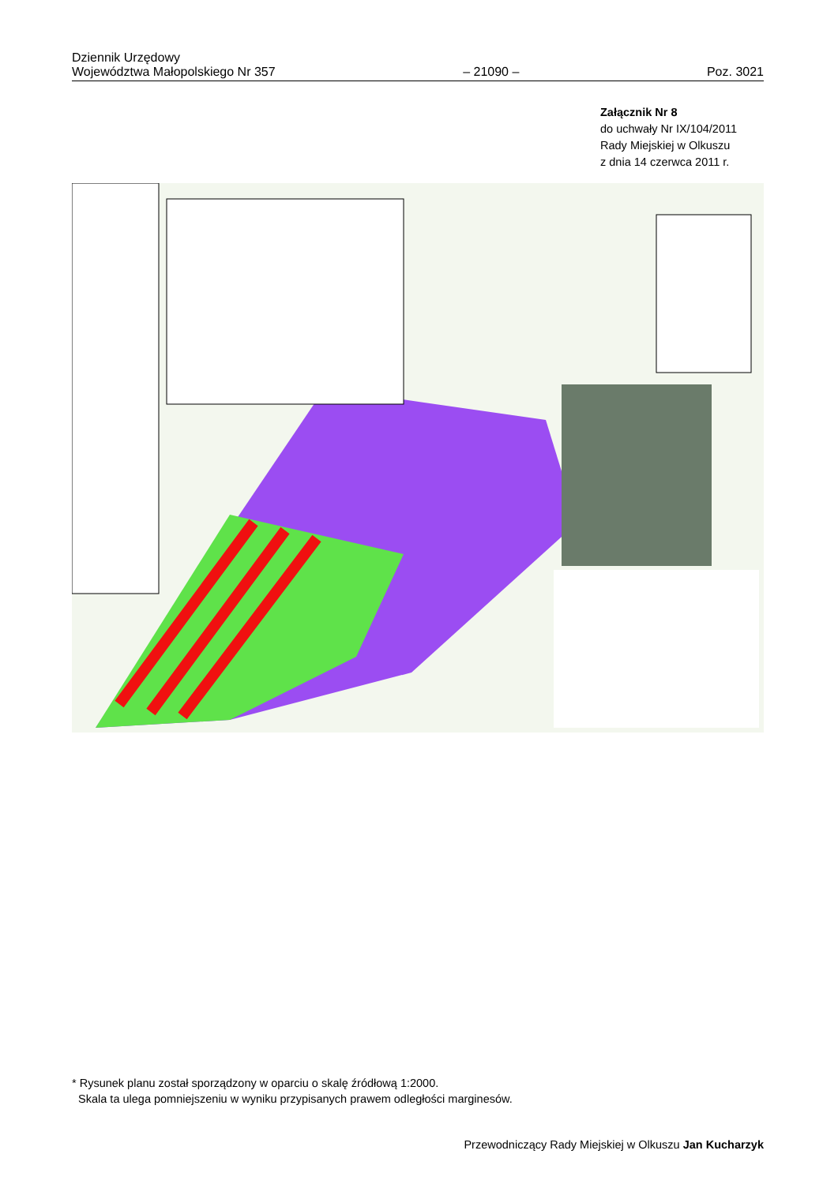Dziennik Urzędowy
Województwa Małopolskiego Nr 357
– 21090 –
Poz. 3021
Załącznik Nr 8
do uchwały Nr IX/104/2011
Rady Miejskiej w Olkuszu
z dnia 14 czerwca 2011 r.
* Rysunek planu został sporządzony w oparciu o skalę źródłową 1:2000.
Skala ta ulega pomniejszeniu w wyniku przypisanych prawem odległości marginesów.
Przewodniczący Rady Miejskiej w Olkuszu Jan Kucharzyk